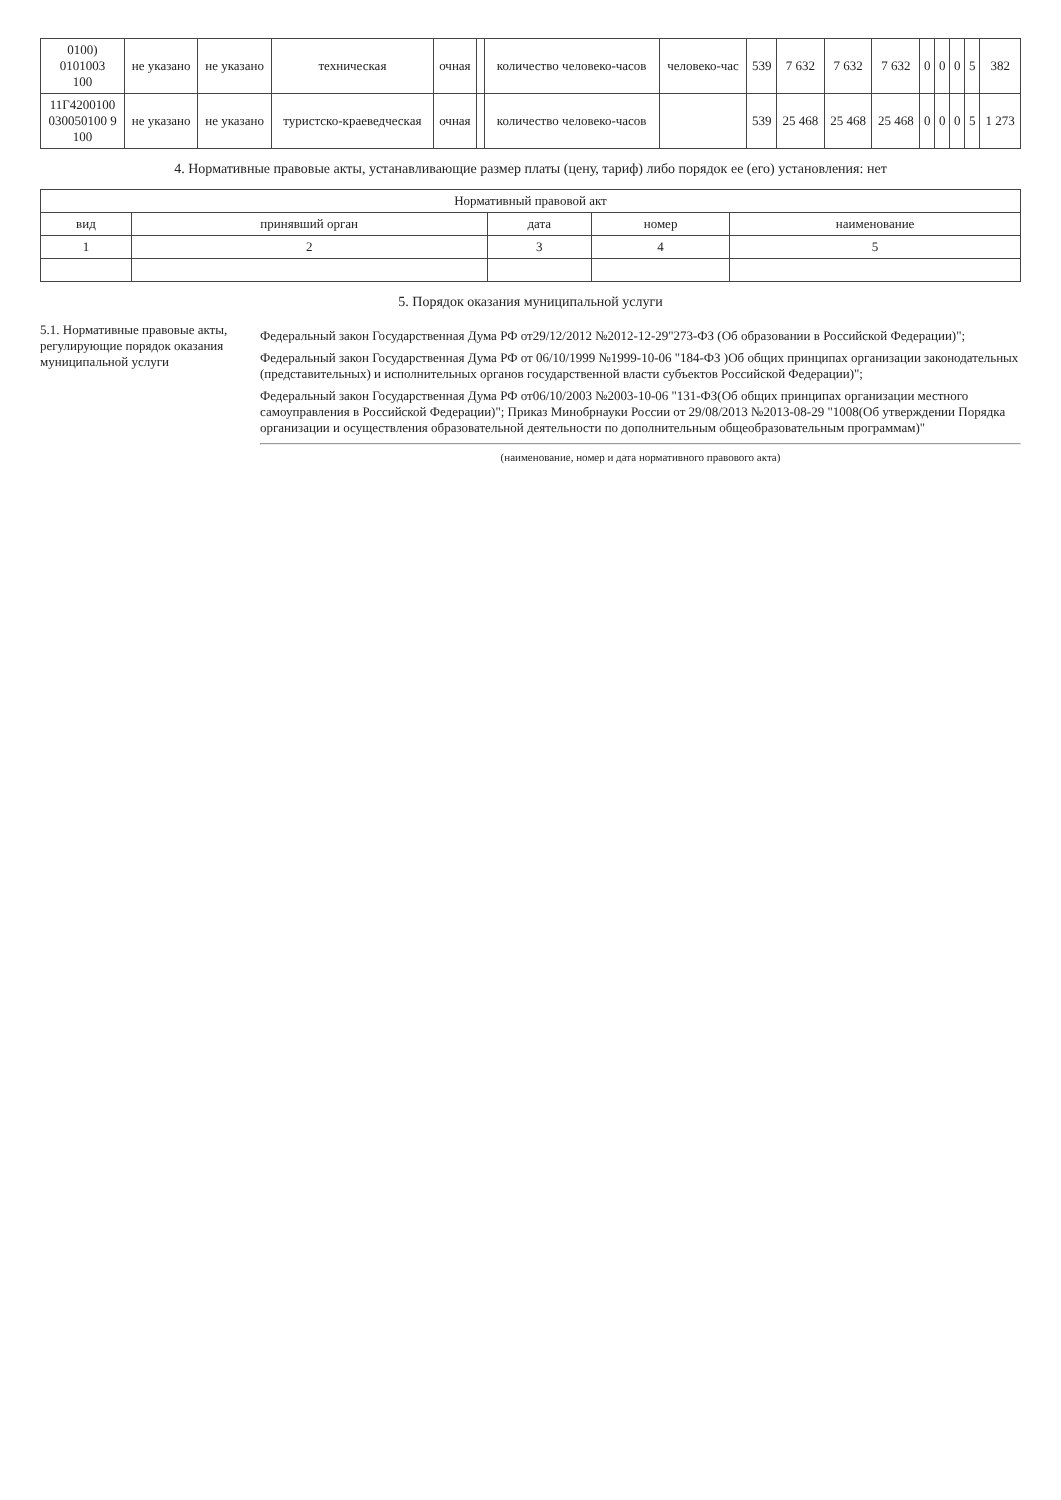| 0100) 0101003 100 | не указано | не указано | техническая | очная | | количество человеко-часов | человеко-час | 539 | 7 632 | 7 632 | 7 632 | 0 | 0 | 0 | 5 | 382 |
| 11Г4200100 030050100 9 100 | не указано | не указано | туристско-краеведческая | очная | | количество человеко-часов | | 539 | 25 468 | 25 468 | 25 468 | 0 | 0 | 0 | 5 | 1 273 |
4. Нормативные правовые акты, устанавливающие размер платы (цену, тариф) либо порядок ее (его) установления: нет
| Нормативный правовой акт | | | | |
| --- | --- | --- | --- | --- |
| вид | принявший орган | дата | номер | наименование |
| 1 | 2 | 3 | 4 | 5 |
5. Порядок оказания муниципальной услуги
5.1. Нормативные правовые акты, регулирующие порядок оказания муниципальной услуги
Федеральный закон Государственная Дума РФ от29/12/2012 №2012-12-29"273-ФЗ (Об образовании в Российской Федерации)";
Федеральный закон Государственная Дума РФ от 06/10/1999 №1999-10-06 "184-ФЗ )Об общих принципах организации законодательных (представительных) и исполнительных органов государственной власти субъектов Российской Федерации)";
Федеральный закон Государственная Дума РФ от06/10/2003 №2003-10-06 "131-ФЗ(Об общих принципах организации местного самоуправления в Российской Федерации)"; Приказ Минобрнауки России от 29/08/2013 №2013-08-29 "1008(Об утверждении Порядка организации и осуществления образовательной деятельности по дополнительным общеобразовательным программам)"
(наименование, номер и дата нормативного правового акта)